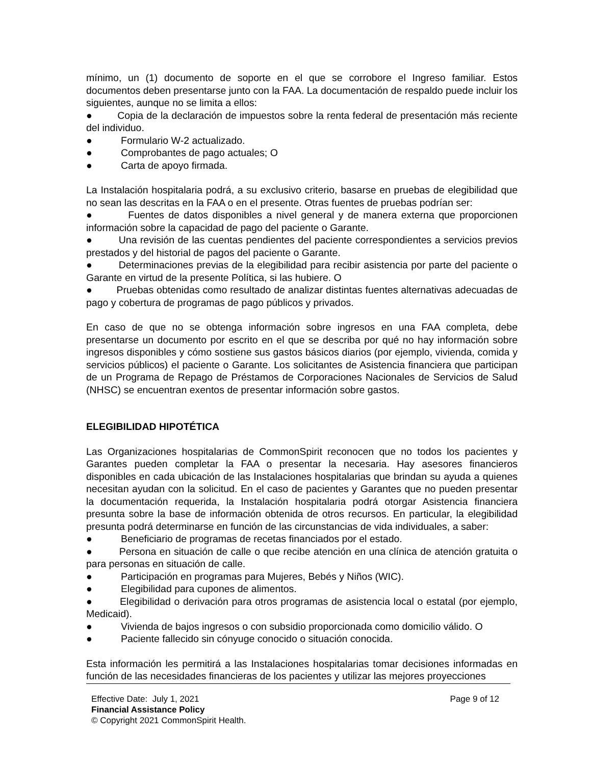mínimo, un (1) documento de soporte en el que se corrobore el Ingreso familiar. Estos documentos deben presentarse junto con la FAA. La documentación de respaldo puede incluir los siguientes, aunque no se limita a ellos:
● Copia de la declaración de impuestos sobre la renta federal de presentación más reciente del individuo.
● Formulario W-2 actualizado.
● Comprobantes de pago actuales; O
● Carta de apoyo firmada.
La Instalación hospitalaria podrá, a su exclusivo criterio, basarse en pruebas de elegibilidad que no sean las descritas en la FAA o en el presente. Otras fuentes de pruebas podrían ser:
● Fuentes de datos disponibles a nivel general y de manera externa que proporcionen información sobre la capacidad de pago del paciente o Garante.
● Una revisión de las cuentas pendientes del paciente correspondientes a servicios previos prestados y del historial de pagos del paciente o Garante.
● Determinaciones previas de la elegibilidad para recibir asistencia por parte del paciente o Garante en virtud de la presente Política, si las hubiere. O
● Pruebas obtenidas como resultado de analizar distintas fuentes alternativas adecuadas de pago y cobertura de programas de pago públicos y privados.
En caso de que no se obtenga información sobre ingresos en una FAA completa, debe presentarse un documento por escrito en el que se describa por qué no hay información sobre ingresos disponibles y cómo sostiene sus gastos básicos diarios (por ejemplo, vivienda, comida y servicios públicos) el paciente o Garante. Los solicitantes de Asistencia financiera que participan de un Programa de Repago de Préstamos de Corporaciones Nacionales de Servicios de Salud (NHSC) se encuentran exentos de presentar información sobre gastos.
ELEGIBILIDAD HIPOTÉTICA
Las Organizaciones hospitalarias de CommonSpirit reconocen que no todos los pacientes y Garantes pueden completar la FAA o presentar la necesaria. Hay asesores financieros disponibles en cada ubicación de las Instalaciones hospitalarias que brindan su ayuda a quienes necesitan ayudan con la solicitud. En el caso de pacientes y Garantes que no pueden presentar la documentación requerida, la Instalación hospitalaria podrá otorgar Asistencia financiera presunta sobre la base de información obtenida de otros recursos. En particular, la elegibilidad presunta podrá determinarse en función de las circunstancias de vida individuales, a saber:
● Beneficiario de programas de recetas financiados por el estado.
● Persona en situación de calle o que recibe atención en una clínica de atención gratuita o para personas en situación de calle.
● Participación en programas para Mujeres, Bebés y Niños (WIC).
● Elegibilidad para cupones de alimentos.
● Elegibilidad o derivación para otros programas de asistencia local o estatal (por ejemplo, Medicaid).
● Vivienda de bajos ingresos o con subsidio proporcionada como domicilio válido. O
● Paciente fallecido sin cónyuge conocido o situación conocida.
Esta información les permitirá a las Instalaciones hospitalarias tomar decisiones informadas en función de las necesidades financieras de los pacientes y utilizar las mejores proyecciones
Effective Date: July 1, 2021 Page 9 of 12
Financial Assistance Policy
© Copyright 2021 CommonSpirit Health.